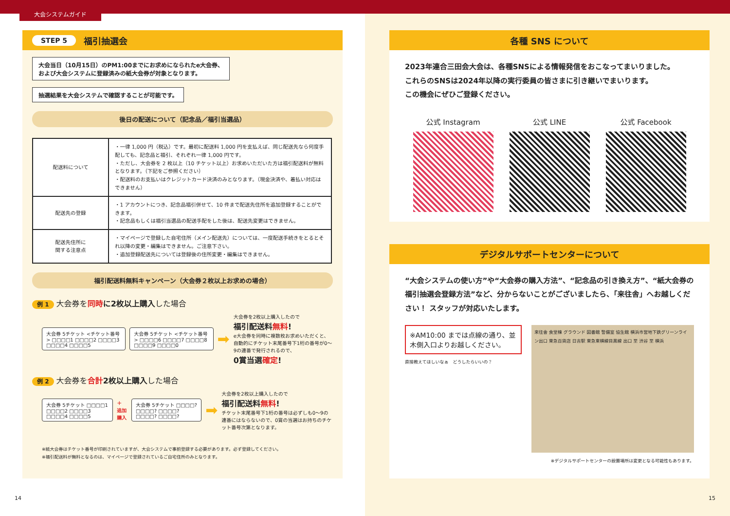大会システムガイド
STEP 5 福引抽選会
大会当日（10月15日）のPM1:00までにお求めになられたe大会券、
および大会システムに登録済みの紙大会券が対象となります。
抽選結果を大会システムで確認することが可能です。
後日の配送について（記念品／福引当選品）
| 配送料について | ・一律 1,000 円（税込）です。最初に配送料 1,000 円を支払えば、同じ配送先なら何度手配しても、記念品と福引、それぞれ一律 1,000 円です。 ・ただし、大会券を 2 枚以上（10 チケット以上）お求めいただいた方は福引配送料が無料となります。（下記をご参照ください） ・配送料のお支払いはクレジットカード決済のみとなります。（現金決済や、着払い対応はできません） |
| 配送先の登録 | ・1 アカウントにつき、記念品福引併せて、10 件まで配送先住所を追加登録することができます。 ・記念品もしくは福引当選品の配送手配をした後は、配送先変更はできません。 |
| 配送先住所に 関する注意点 | ・マイページで登録した自宅住所（メイン配送先）については、一度配送手続きをとるとそれ以降の変更・編集はできません。ご注意下さい。 ・追加登録配送先については登録後の住所変更・編集はできません。 |
福引配送料無料キャンペーン（大会券２枚以上お求めの場合）
例 1 大会券を同時 に2枚以上購入した場合
大会券 5チケット <チケット番号> □□□□1 □□□□2 □□□□3 □□□□4 □□□□5
大会券 5チケット <チケット番号> □□□□6 □□□□7 □□□□8 □□□□9 □□□□0
➡
大会券を2枚以上購入したので
福引配送料無料!
e大会券を同時に複数枚お求めいただくと、自動的にチケット末尾番号下1桁の番号が0～9の連番で発行されるので、
0賞当選確定!
例 2 大会券を合計 2枚以上購入した場合
大会券 5チケット □□□□1 □□□□2 □□□□3 □□□□4 □□□□5
＋ 追加購入
大会券 5チケット □□□□? □□□□? □□□□? □□□□? □□□□?
➡
大会券を2枚以上購入したので
福引配送料無料!
チケット末尾番号下1桁の番号は必ずしも0～9の連番にはならないので、0賞の当選はお持ちのチケット番号次第となります。
※紙大会券はチケット番号が印刷されていますが、大会システムで事前登録する必要があります。必ず登録してください。
※福引配送料が無料となるのは、マイページで登録されているご自宅住所のみとなります。
各種 SNS について
2023年連合三田会大会は、各種SNSによる情報発信をおこなってまいりました。
これらのSNSは2024年以降の実行委員の皆さまに引き継いでまいります。
この機会にぜひご登録ください。
公式 Instagram 公式 LINE 公式 Facebook
デジタルサポートセンターについて
“大会システムの使い方”や“大会券の購入方法”、“記念品の引き換え方”、“紙大会券の福引抽選会登録方法”など、分からないことがございましたら、「来往舎」へお越しください！ スタッフが対応いたします。
※AM10:00 までは点線の通り、並木側入口よりお越しください。
直接教えてほしいなぁ　どうしたらいいの？
来往舎 食堂棟 グラウンド 図書館 警備室 協生館 横浜市営地下鉄グリーンライン出口 東急百貨店 日吉駅 東急東横線目黒線 出口 至 渋谷 至 横浜
※デジタルサポートセンターの設置場所は変更となる可能性もあります。
14 15